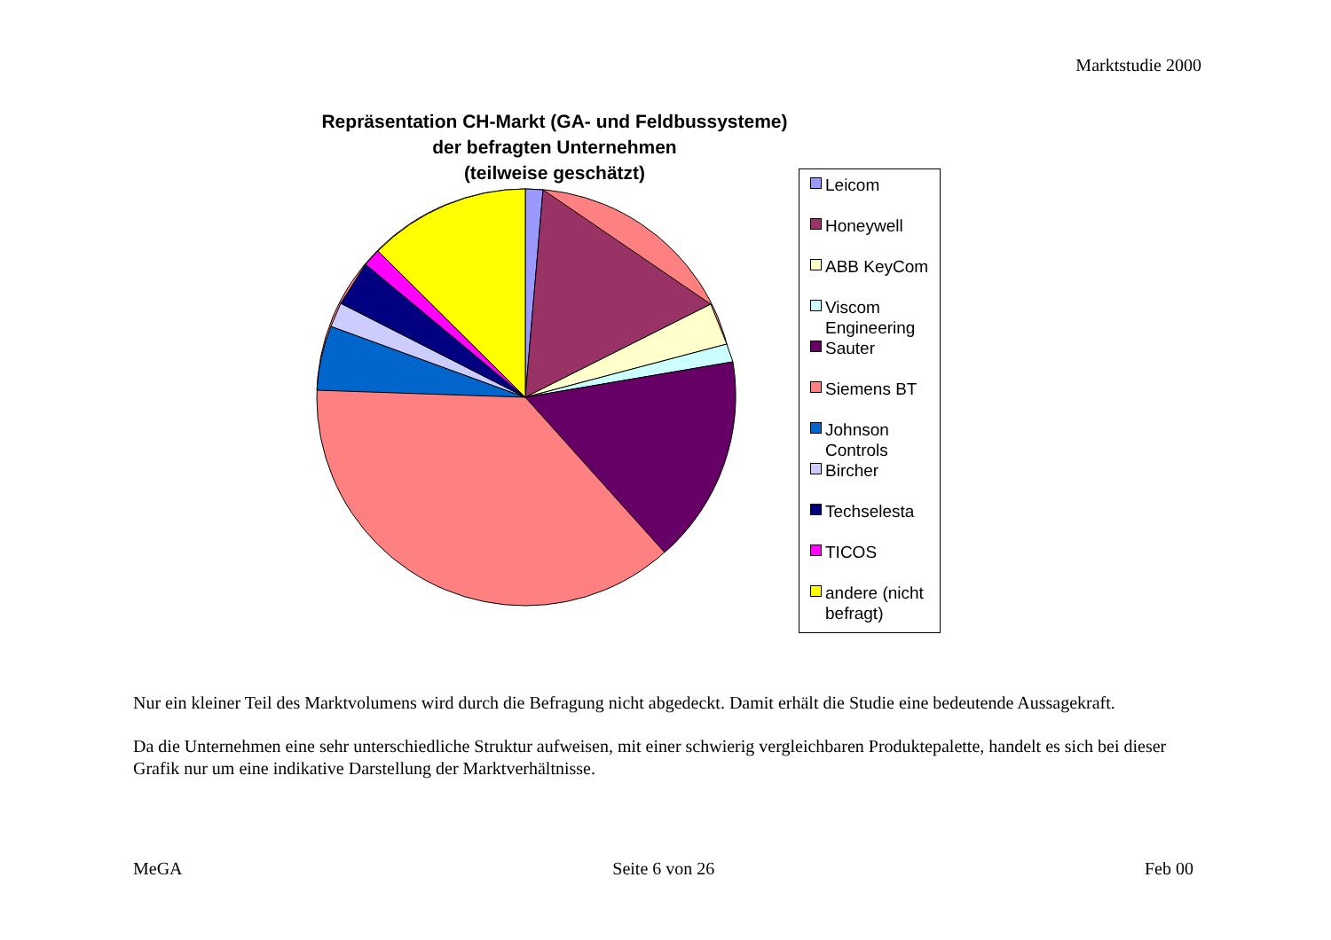Marktstudie 2000
Repräsentation CH-Markt (GA- und Feldbussysteme)
der befragten Unternehmen
(teilweise geschätzt)
Leicom
Honeywell
ABB KeyCom
Viscom Engineering
Sauter
Siemens BT
Johnson Controls
Bircher
Techselesta
TICOS
andere (nicht befragt)
Nur ein kleiner Teil des Marktvolumens wird durch die Befragung nicht abgedeckt. Damit erhält die Studie eine bedeutende Aussagekraft.
Da die Unternehmen eine sehr unterschiedliche Struktur aufweisen, mit einer schwierig vergleichbaren Produktepalette, handelt es sich bei dieser Grafik nur um eine indikative Darstellung der Marktverhältnisse.
MeGA Seite 6 von 26 Feb 00